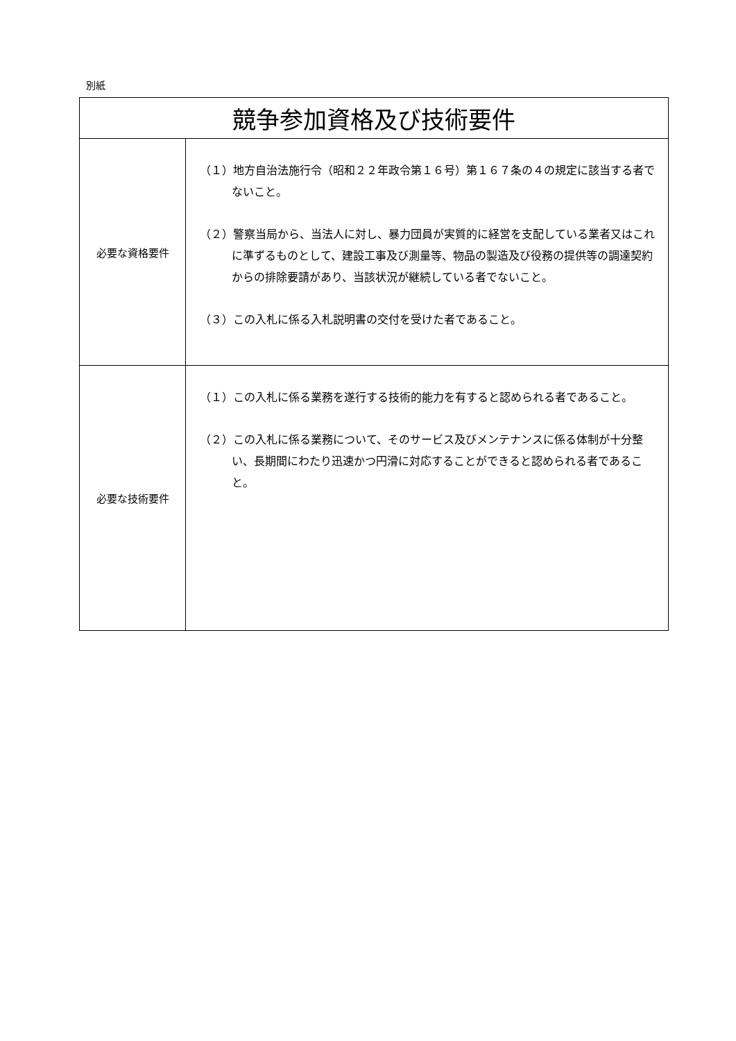別紙
| 競争参加資格及び技術要件 | |
| --- | --- |
| 必要な資格要件 | （１）地方自治法施行令（昭和２２年政令第１６号）第１６７条の４の規定に該当する者でないこと。 （２）警察当局から、当法人に対し、暴力団員が実質的に経営を支配している業者又はこれに準ずるものとして、建設工事及び測量等、物品の製造及び役務の提供等の調達契約からの排除要請があり、当該状況が継続している者でないこと。 （３）この入札に係る入札説明書の交付を受けた者であること。 |
| 必要な技術要件 | （１）この入札に係る業務を遂行する技術的能力を有すると認められる者であること。 （２）この入札に係る業務について、そのサービス及びメンテナンスに係る体制が十分整い、長期間にわたり迅速かつ円滑に対応することができると認められる者であること。 |